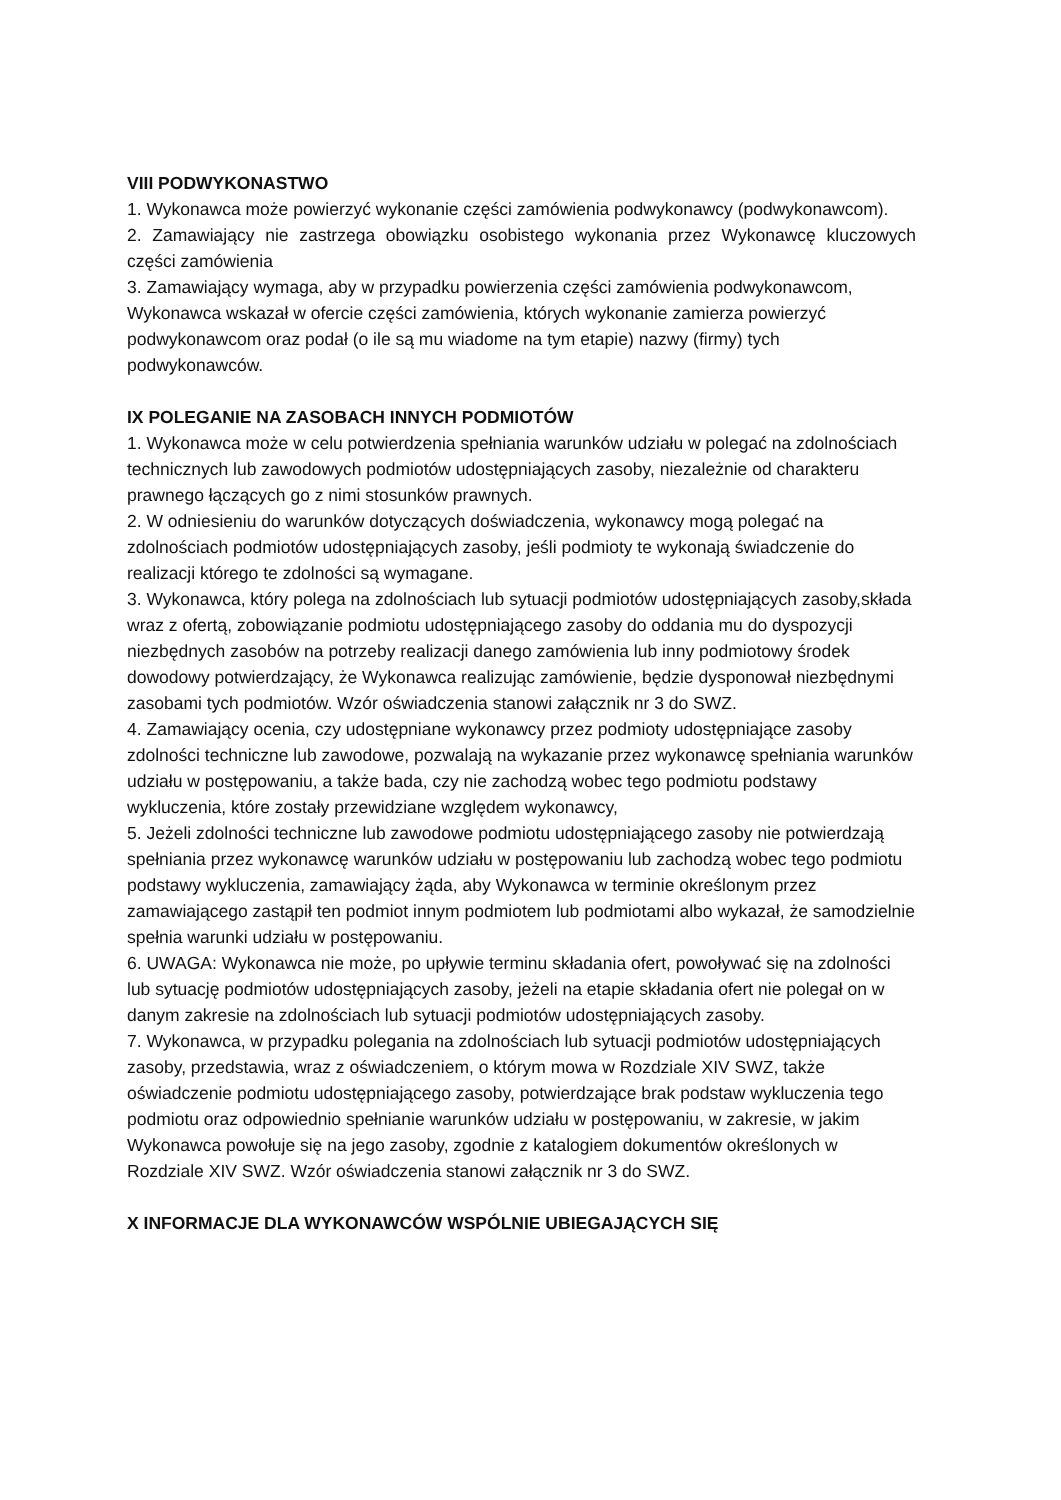VIII PODWYKONASTWO
1. Wykonawca może powierzyć wykonanie części zamówienia podwykonawcy (podwykonawcom).
2. Zamawiający nie zastrzega obowiązku osobistego wykonania przez Wykonawcę kluczowych części zamówienia
3. Zamawiający wymaga, aby w przypadku powierzenia części zamówienia podwykonawcom, Wykonawca wskazał w ofercie części zamówienia, których wykonanie zamierza powierzyć podwykonawcom oraz podał (o ile są mu wiadome na tym etapie) nazwy (firmy) tych podwykonawców.
IX POLEGANIE NA ZASOBACH INNYCH PODMIOTÓW
1. Wykonawca może w celu potwierdzenia spełniania warunków udziału w polegać na zdolnościach technicznych lub zawodowych podmiotów udostępniających zasoby, niezależnie od charakteru prawnego łączących go z nimi stosunków prawnych.
2. W odniesieniu do warunków dotyczących doświadczenia, wykonawcy mogą polegać na zdolnościach podmiotów udostępniających zasoby, jeśli podmioty te wykonają świadczenie do realizacji którego te zdolności są wymagane.
3. Wykonawca, który polega na zdolnościach lub sytuacji podmiotów udostępniających zasoby,składa wraz z ofertą, zobowiązanie podmiotu udostępniającego zasoby do oddania mu do dyspozycji niezbędnych zasobów na potrzeby realizacji danego zamówienia lub inny podmiotowy środek dowodowy potwierdzający, że Wykonawca realizując zamówienie, będzie dysponował niezbędnymi zasobami tych podmiotów. Wzór oświadczenia stanowi załącznik nr 3 do SWZ.
4. Zamawiający ocenia, czy udostępniane wykonawcy przez podmioty udostępniające zasoby zdolności techniczne lub zawodowe, pozwalają na wykazanie przez wykonawcę spełniania warunków udziału w postępowaniu, a także bada, czy nie zachodzą wobec tego podmiotu podstawy wykluczenia, które zostały przewidziane względem wykonawcy,
5. Jeżeli zdolności techniczne lub zawodowe podmiotu udostępniającego zasoby nie potwierdzają spełniania przez wykonawcę warunków udziału w postępowaniu lub zachodzą wobec tego podmiotu podstawy wykluczenia, zamawiający żąda, aby Wykonawca w terminie określonym przez zamawiającego zastąpił ten podmiot innym podmiotem lub podmiotami albo wykazał, że samodzielnie spełnia warunki udziału w postępowaniu.
6. UWAGA: Wykonawca nie może, po upływie terminu składania ofert, powoływać się na zdolności lub sytuację podmiotów udostępniających zasoby, jeżeli na etapie składania ofert nie polegał on w danym zakresie na zdolnościach lub sytuacji podmiotów udostępniających zasoby.
7. Wykonawca, w przypadku polegania na zdolnościach lub sytuacji podmiotów udostępniających zasoby, przedstawia, wraz z oświadczeniem, o którym mowa w Rozdziale XIV SWZ, także oświadczenie podmiotu udostępniającego zasoby, potwierdzające brak podstaw wykluczenia tego podmiotu oraz odpowiednio spełnianie warunków udziału w postępowaniu, w zakresie, w jakim Wykonawca powołuje się na jego zasoby, zgodnie z katalogiem dokumentów określonych w Rozdziale XIV SWZ. Wzór oświadczenia stanowi załącznik nr 3 do SWZ.
X INFORMACJE DLA WYKONAWCÓW WSPÓLNIE UBIEGAJĄCYCH SIĘ